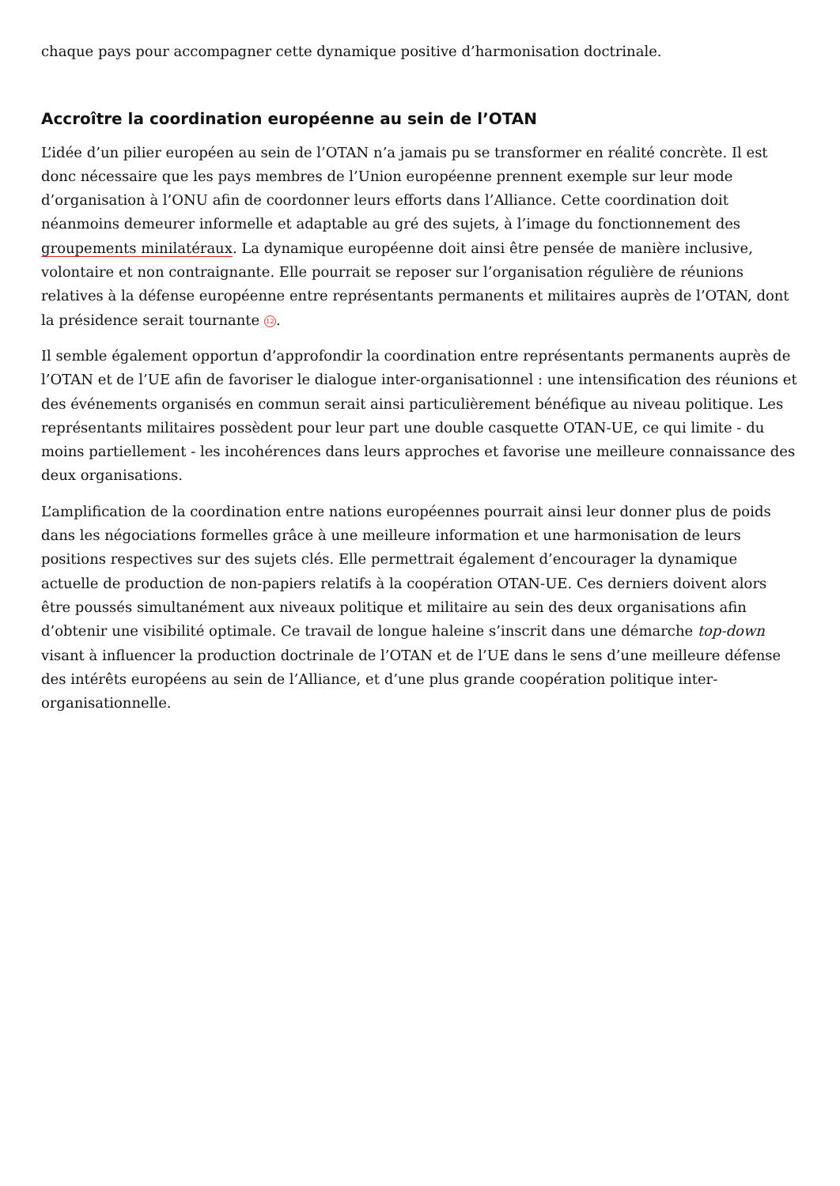chaque pays pour accompagner cette dynamique positive d’harmonisation doctrinale.
Accroître la coordination européenne au sein de l’OTAN
L’idée d’un pilier européen au sein de l’OTAN n’a jamais pu se transformer en réalité concrète. Il est donc nécessaire que les pays membres de l’Union européenne prennent exemple sur leur mode d’organisation à l’ONU afin de coordonner leurs efforts dans l’Alliance. Cette coordination doit néanmoins demeurer informelle et adaptable au gré des sujets, à l’image du fonctionnement des groupements minilatéraux. La dynamique européenne doit ainsi être pensée de manière inclusive, volontaire et non contraignante. Elle pourrait se reposer sur l’organisation régulière de réunions relatives à la défense européenne entre représentants permanents et militaires auprès de l’OTAN, dont la présidence serait tournante 12.
Il semble également opportun d’approfondir la coordination entre représentants permanents auprès de l’OTAN et de l’UE afin de favoriser le dialogue inter-organisationnel : une intensification des réunions et des événements organisés en commun serait ainsi particulièrement bénéfique au niveau politique. Les représentants militaires possèdent pour leur part une double casquette OTAN-UE, ce qui limite - du moins partiellement - les incohérences dans leurs approches et favorise une meilleure connaissance des deux organisations.
L’amplification de la coordination entre nations européennes pourrait ainsi leur donner plus de poids dans les négociations formelles grâce à une meilleure information et une harmonisation de leurs positions respectives sur des sujets clés. Elle permettrait également d’encourager la dynamique actuelle de production de non-papiers relatifs à la coopération OTAN-UE. Ces derniers doivent alors être poussés simultanément aux niveaux politique et militaire au sein des deux organisations afin d’obtenir une visibilité optimale. Ce travail de longue haleine s’inscrit dans une démarche top-down visant à influencer la production doctrinale de l’OTAN et de l’UE dans le sens d’une meilleure défense des intérêts européens au sein de l’Alliance, et d’une plus grande coopération politique inter-organisationnelle.